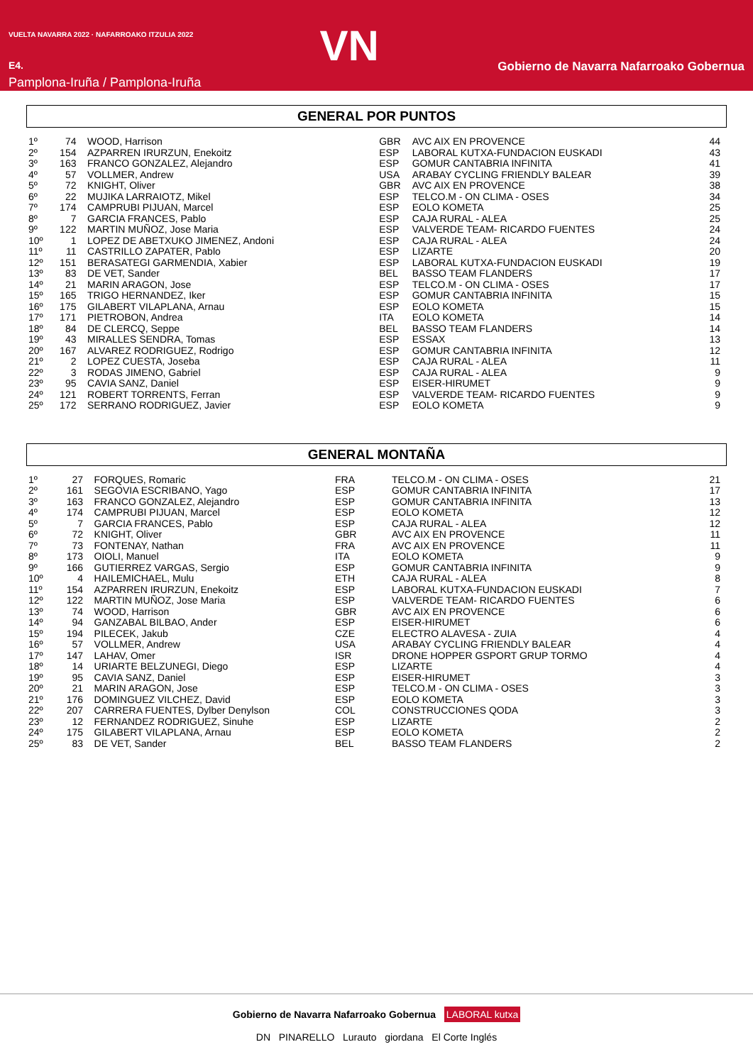VUELTA NAVARRA 2022 · NAFARROAKO ITZULIA 2022
E4.
Pamplona-Iruña / Pamplona-Iruña
VN
Gobierno de Navarra Nafarroako Gobernua
GENERAL POR PUNTOS
| 1º | 74 | WOOD, Harrison | GBR | AVC AIX EN PROVENCE | 44 |
| 2º | 154 | AZPARREN IRURZUN, Enekoitz | ESP | LABORAL KUTXA-FUNDACION EUSKADI | 43 |
| 3º | 163 | FRANCO GONZALEZ, Alejandro | ESP | GOMUR CANTABRIA INFINITA | 41 |
| 4º | 57 | VOLLMER, Andrew | USA | ARABAY CYCLING FRIENDLY BALEAR | 39 |
| 5º | 72 | KNIGHT, Oliver | GBR | AVC AIX EN PROVENCE | 38 |
| 6º | 22 | MUJIKA LARRAIOTZ, Mikel | ESP | TELCO.M - ON CLIMA - OSES | 34 |
| 7º | 174 | CAMPRUBI PIJUAN, Marcel | ESP | EOLO KOMETA | 25 |
| 8º | 7 | GARCIA FRANCES, Pablo | ESP | CAJA RURAL - ALEA | 25 |
| 9º | 122 | MARTIN MUÑOZ, Jose Maria | ESP | VALVERDE TEAM- RICARDO FUENTES | 24 |
| 10º | 1 | LOPEZ DE ABETXUKO JIMENEZ, Andoni | ESP | CAJA RURAL - ALEA | 24 |
| 11º | 11 | CASTRILLO ZAPATER, Pablo | ESP | LIZARTE | 20 |
| 12º | 151 | BERASATEGI GARMENDIA, Xabier | ESP | LABORAL KUTXA-FUNDACION EUSKADI | 19 |
| 13º | 83 | DE VET, Sander | BEL | BASSO TEAM FLANDERS | 17 |
| 14º | 21 | MARIN ARAGON, Jose | ESP | TELCO.M - ON CLIMA - OSES | 17 |
| 15º | 165 | TRIGO HERNANDEZ, Iker | ESP | GOMUR CANTABRIA INFINITA | 15 |
| 16º | 175 | GILABERT VILAPLANA, Arnau | ESP | EOLO KOMETA | 15 |
| 17º | 171 | PIETROBON, Andrea | ITA | EOLO KOMETA | 14 |
| 18º | 84 | DE CLERCQ, Seppe | BEL | BASSO TEAM FLANDERS | 14 |
| 19º | 43 | MIRALLES SENDRA, Tomas | ESP | ESSAX | 13 |
| 20º | 167 | ALVAREZ RODRIGUEZ, Rodrigo | ESP | GOMUR CANTABRIA INFINITA | 12 |
| 21º | 2 | LOPEZ CUESTA, Joseba | ESP | CAJA RURAL - ALEA | 11 |
| 22º | 3 | RODAS JIMENO, Gabriel | ESP | CAJA RURAL - ALEA | 9 |
| 23º | 95 | CAVIA SANZ, Daniel | ESP | EISER-HIRUMET | 9 |
| 24º | 121 | ROBERT TORRENTS, Ferran | ESP | VALVERDE TEAM- RICARDO FUENTES | 9 |
| 25º | 172 | SERRANO RODRIGUEZ, Javier | ESP | EOLO KOMETA | 9 |
GENERAL MONTAÑA
| 1º | 27 | FORQUES, Romaric | FRA | TELCO.M - ON CLIMA - OSES | 21 |
| 2º | 161 | SEGOVIA ESCRIBANO, Yago | ESP | GOMUR CANTABRIA INFINITA | 17 |
| 3º | 163 | FRANCO GONZALEZ, Alejandro | ESP | GOMUR CANTABRIA INFINITA | 13 |
| 4º | 174 | CAMPRUBI PIJUAN, Marcel | ESP | EOLO KOMETA | 12 |
| 5º | 7 | GARCIA FRANCES, Pablo | ESP | CAJA RURAL - ALEA | 12 |
| 6º | 72 | KNIGHT, Oliver | GBR | AVC AIX EN PROVENCE | 11 |
| 7º | 73 | FONTENAY, Nathan | FRA | AVC AIX EN PROVENCE | 11 |
| 8º | 173 | OIOLI, Manuel | ITA | EOLO KOMETA | 9 |
| 9º | 166 | GUTIERREZ VARGAS, Sergio | ESP | GOMUR CANTABRIA INFINITA | 9 |
| 10º | 4 | HAILEMICHAEL, Mulu | ETH | CAJA RURAL - ALEA | 8 |
| 11º | 154 | AZPARREN IRURZUN, Enekoitz | ESP | LABORAL KUTXA-FUNDACION EUSKADI | 7 |
| 12º | 122 | MARTIN MUÑOZ, Jose Maria | ESP | VALVERDE TEAM- RICARDO FUENTES | 6 |
| 13º | 74 | WOOD, Harrison | GBR | AVC AIX EN PROVENCE | 6 |
| 14º | 94 | GANZABAL BILBAO, Ander | ESP | EISER-HIRUMET | 6 |
| 15º | 194 | PILECEK, Jakub | CZE | ELECTRO ALAVESA - ZUIA | 4 |
| 16º | 57 | VOLLMER, Andrew | USA | ARABAY CYCLING FRIENDLY BALEAR | 4 |
| 17º | 147 | LAHAV, Omer | ISR | DRONE HOPPER GSPORT GRUP TORMO | 4 |
| 18º | 14 | URIARTE BELZUNEGI, Diego | ESP | LIZARTE | 4 |
| 19º | 95 | CAVIA SANZ, Daniel | ESP | EISER-HIRUMET | 3 |
| 20º | 21 | MARIN ARAGON, Jose | ESP | TELCO.M - ON CLIMA - OSES | 3 |
| 21º | 176 | DOMINGUEZ VILCHEZ, David | ESP | EOLO KOMETA | 3 |
| 22º | 207 | CARRERA FUENTES, Dylber Denylson | COL | CONSTRUCCIONES QODA | 3 |
| 23º | 12 | FERNANDEZ RODRIGUEZ, Sinuhe | ESP | LIZARTE | 2 |
| 24º | 175 | GILABERT VILAPLANA, Arnau | ESP | EOLO KOMETA | 2 |
| 25º | 83 | DE VET, Sander | BEL | BASSO TEAM FLANDERS | 2 |
Gobierno de Navarra Nafarroako Gobernua LABORAL kutxa
DN PINARELLO Lurauto giordana El Corte Inglés